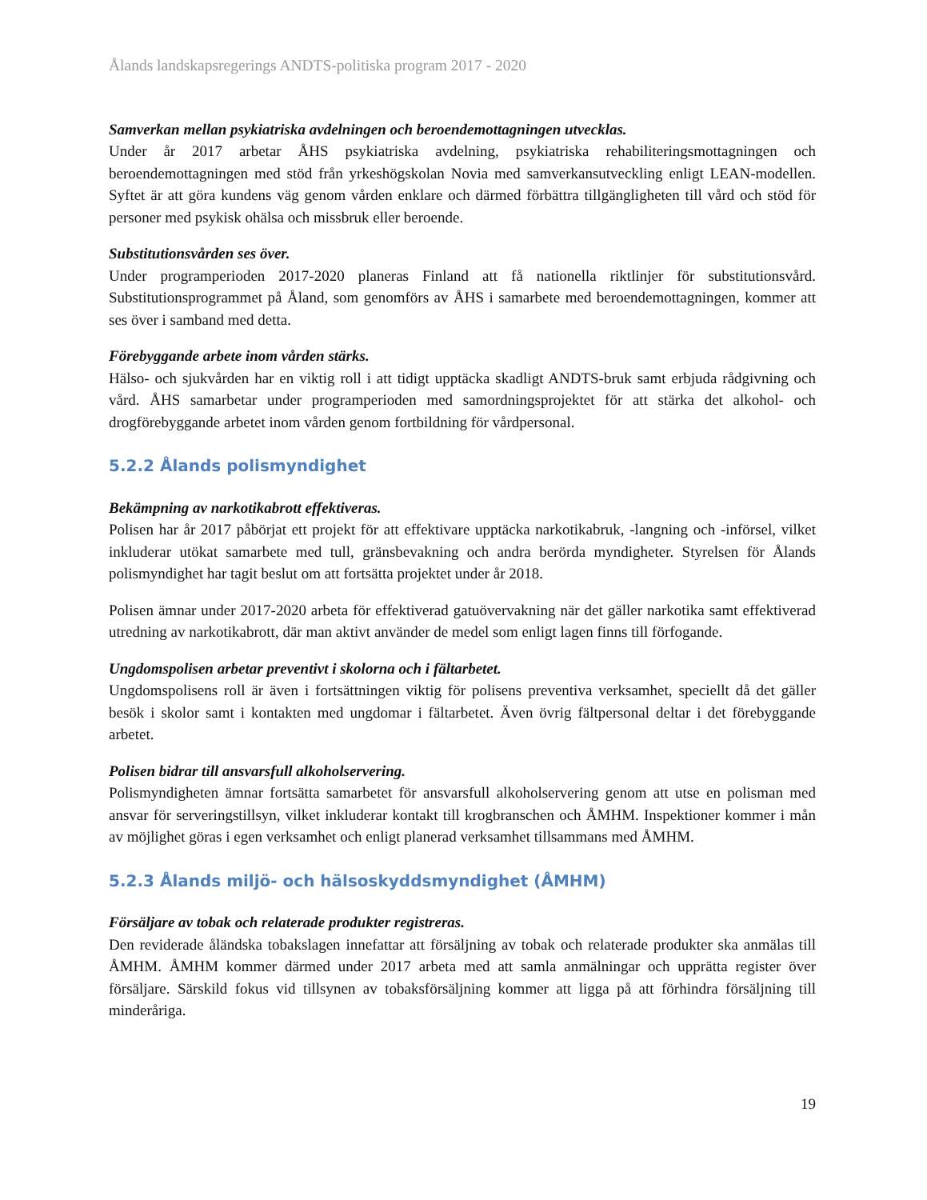Ålands landskapsregerings ANDTS-politiska program 2017 - 2020
Samverkan mellan psykiatriska avdelningen och beroendemottagningen utvecklas.
Under år 2017 arbetar ÅHS psykiatriska avdelning, psykiatriska rehabiliteringsmottagningen och beroendemottagningen med stöd från yrkeshögskolan Novia med samverkansutveckling enligt LEAN-modellen. Syftet är att göra kundens väg genom vården enklare och därmed förbättra tillgängligheten till vård och stöd för personer med psykisk ohälsa och missbruk eller beroende.
Substitutionsvården ses över.
Under programperioden 2017-2020 planeras Finland att få nationella riktlinjer för substitutionsvård. Substitutionsprogrammet på Åland, som genomförs av ÅHS i samarbete med beroendemottagningen, kommer att ses över i samband med detta.
Förebyggande arbete inom vården stärks.
Hälso- och sjukvården har en viktig roll i att tidigt upptäcka skadligt ANDTS-bruk samt erbjuda rådgivning och vård. ÅHS samarbetar under programperioden med samordningsprojektet för att stärka det alkohol- och drogförebyggande arbetet inom vården genom fortbildning för vårdpersonal.
5.2.2 Ålands polismyndighet
Bekämpning av narkotikabrott effektiveras.
Polisen har år 2017 påbörjat ett projekt för att effektivare upptäcka narkotikabruk, -langning och -införsel, vilket inkluderar utökat samarbete med tull, gränsbevakning och andra berörda myndigheter. Styrelsen för Ålands polismyndighet har tagit beslut om att fortsätta projektet under år 2018.
Polisen ämnar under 2017-2020 arbeta för effektiverad gatuövervakning när det gäller narkotika samt effektiverad utredning av narkotikabrott, där man aktivt använder de medel som enligt lagen finns till förfogande.
Ungdomspolisen arbetar preventivt i skolorna och i fältarbetet.
Ungdomspolisens roll är även i fortsättningen viktig för polisens preventiva verksamhet, speciellt då det gäller besök i skolor samt i kontakten med ungdomar i fältarbetet. Även övrig fältpersonal deltar i det förebyggande arbetet.
Polisen bidrar till ansvarsfull alkoholservering.
Polismyndigheten ämnar fortsätta samarbetet för ansvarsfull alkoholservering genom att utse en polisman med ansvar för serveringstillsyn, vilket inkluderar kontakt till krogbranschen och ÅMHM. Inspektioner kommer i mån av möjlighet göras i egen verksamhet och enligt planerad verksamhet tillsammans med ÅMHM.
5.2.3 Ålands miljö- och hälsoskyddsmyndighet (ÅMHM)
Försäljare av tobak och relaterade produkter registreras.
Den reviderade åländska tobakslagen innefattar att försäljning av tobak och relaterade produkter ska anmälas till ÅMHM. ÅMHM kommer därmed under 2017 arbeta med att samla anmälningar och upprätta register över försäljare. Särskild fokus vid tillsynen av tobaksförsäljning kommer att ligga på att förhindra försäljning till minderåriga.
19